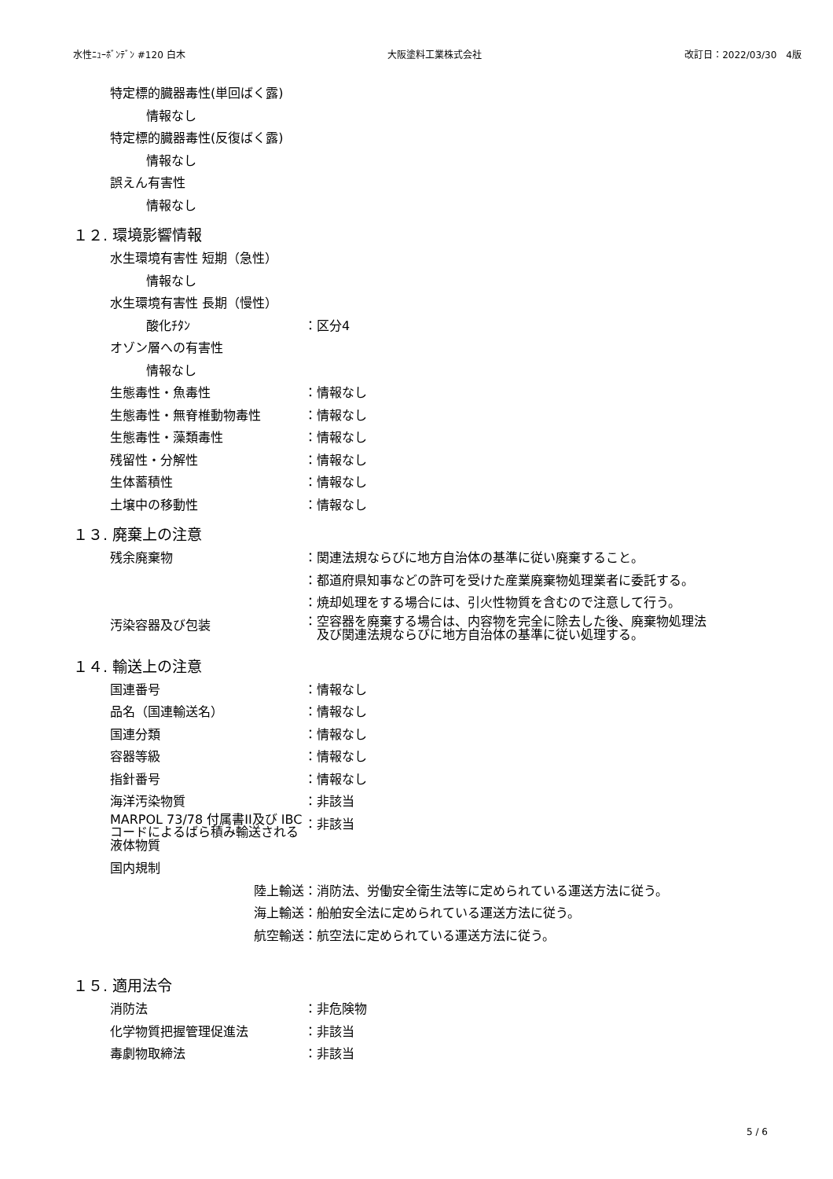水性ﾆｭｰﾎﾞﾝﾃﾞﾝ #120 白木 大阪塗料工業株式会社 改訂日：2022/03/30　4版
特定標的臓器毒性(単回ばく露)
情報なし
特定標的臓器毒性(反復ばく露)
情報なし
誤えん有害性
情報なし
１２. 環境影響情報
水生環境有害性 短期（急性）
情報なし
水生環境有害性 長期（慢性）
酸化ﾁﾀﾝ ：区分4
オゾン層への有害性
情報なし
生態毒性・魚毒性 ：情報なし
生態毒性・無脊椎動物毒性 ：情報なし
生態毒性・藻類毒性 ：情報なし
残留性・分解性 ：情報なし
生体蓄積性 ：情報なし
土壌中の移動性 ：情報なし
１３. 廃棄上の注意
残余廃棄物 ：関連法規ならびに地方自治体の基準に従い廃棄すること。
：都道府県知事などの許可を受けた産業廃棄物処理業者に委託する。
：焼却処理をする場合には、引火性物質を含むので注意して行う。
汚染容器及び包装
：空容器を廃棄する場合は、内容物を完全に除去した後、廃棄物処理法
　及び関連法規ならびに地方自治体の基準に従い処理する。
１４. 輸送上の注意
国連番号 ：情報なし
品名（国連輸送名） ：情報なし
国連分類 ：情報なし
容器等級 ：情報なし
指針番号 ：情報なし
海洋汚染物質 ：非該当
MARPOL 73/78 付属書II及び IBCコードによるばら積み輸送される液体物質
：非該当
国内規制
陸上輸送 ：消防法、労働安全衛生法等に定められている運送方法に従う。
海上輸送 ：船舶安全法に定められている運送方法に従う。
航空輸送 ：航空法に定められている運送方法に従う。
１５. 適用法令
消防法 ：非危険物
化学物質把握管理促進法 ：非該当
毒劇物取締法 ：非該当
5 / 6